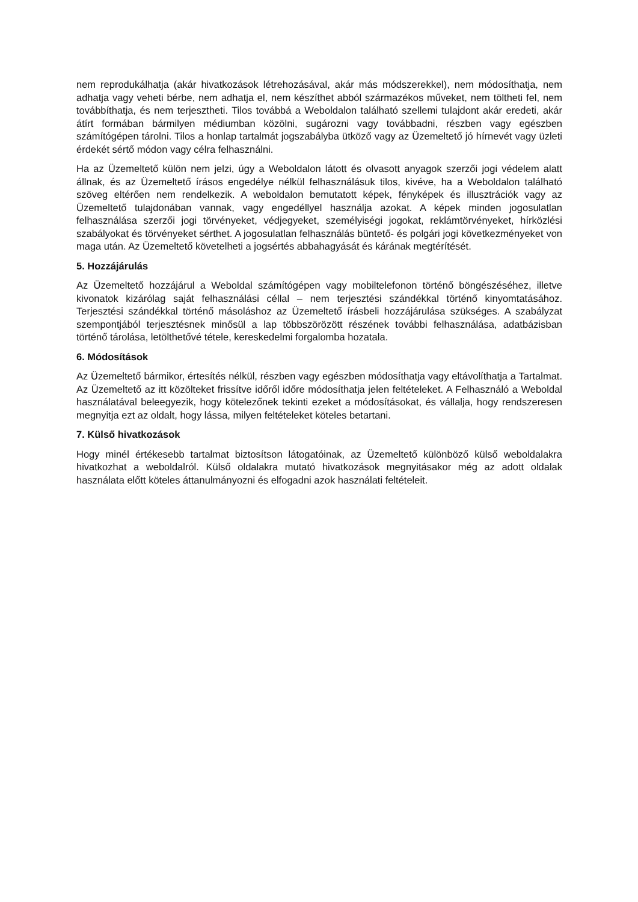nem reprodukálhatja (akár hivatkozások létrehozásával, akár más módszerekkel), nem módosíthatja, nem adhatja vagy veheti bérbe, nem adhatja el, nem készíthet abból származékos műveket, nem töltheti fel, nem továbbíthatja, és nem terjesztheti. Tilos továbbá a Weboldalon található szellemi tulajdont akár eredeti, akár átírt formában bármilyen médiumban közölni, sugározni vagy továbbadni, részben vagy egészben számítógépen tárolni. Tilos a honlap tartalmát jogszabályba ütköző vagy az Üzemeltető jó hírnevét vagy üzleti érdekét sértő módon vagy célra felhasználni.
Ha az Üzemeltető külön nem jelzi, úgy a Weboldalon látott és olvasott anyagok szerzői jogi védelem alatt állnak, és az Üzemeltető írásos engedélye nélkül felhasználásuk tilos, kivéve, ha a Weboldalon található szöveg eltérően nem rendelkezik. A weboldalon bemutatott képek, fényképek és illusztrációk vagy az Üzemeltető tulajdonában vannak, vagy engedéllyel használja azokat. A képek minden jogosulatlan felhasználása szerzői jogi törvényeket, védjegyeket, személyiségi jogokat, reklámtörvényeket, hírközlési szabályokat és törvényeket sérthet. A jogosulatlan felhasználás büntető- és polgári jogi következményeket von maga után. Az Üzemeltető követelheti a jogsértés abbahagyását és kárának megtérítését.
5. Hozzájárulás
Az Üzemeltető hozzájárul a Weboldal számítógépen vagy mobiltelefonon történő böngészéséhez, illetve kivonatok kizárólag saját felhasználási céllal – nem terjesztési szándékkal történő kinyomtatásához. Terjesztési szándékkal történő másoláshoz az Üzemeltető írásbeli hozzájárulása szükséges. A szabályzat szempontjából terjesztésnek minősül a lap többszörözött részének további felhasználása, adatbázisban történő tárolása, letölthetővé tétele, kereskedelmi forgalomba hozatala.
6. Módosítások
Az Üzemeltető bármikor, értesítés nélkül, részben vagy egészben módosíthatja vagy eltávolíthatja a Tartalmat. Az Üzemeltető az itt közölteket frissítve időről időre módosíthatja jelen feltételeket. A Felhasználó a Weboldal használatával beleegyezik, hogy kötelezőnek tekinti ezeket a módosításokat, és vállalja, hogy rendszeresen megnyitja ezt az oldalt, hogy lássa, milyen feltételeket köteles betartani.
7. Külső hivatkozások
Hogy minél értékesebb tartalmat biztosítson látogatóinak, az Üzemeltető különböző külső weboldalakra hivatkozhat a weboldalról. Külső oldalakra mutató hivatkozások megnyitásakor még az adott oldalak használata előtt köteles áttanulmányozni és elfogadni azok használati feltételeit.